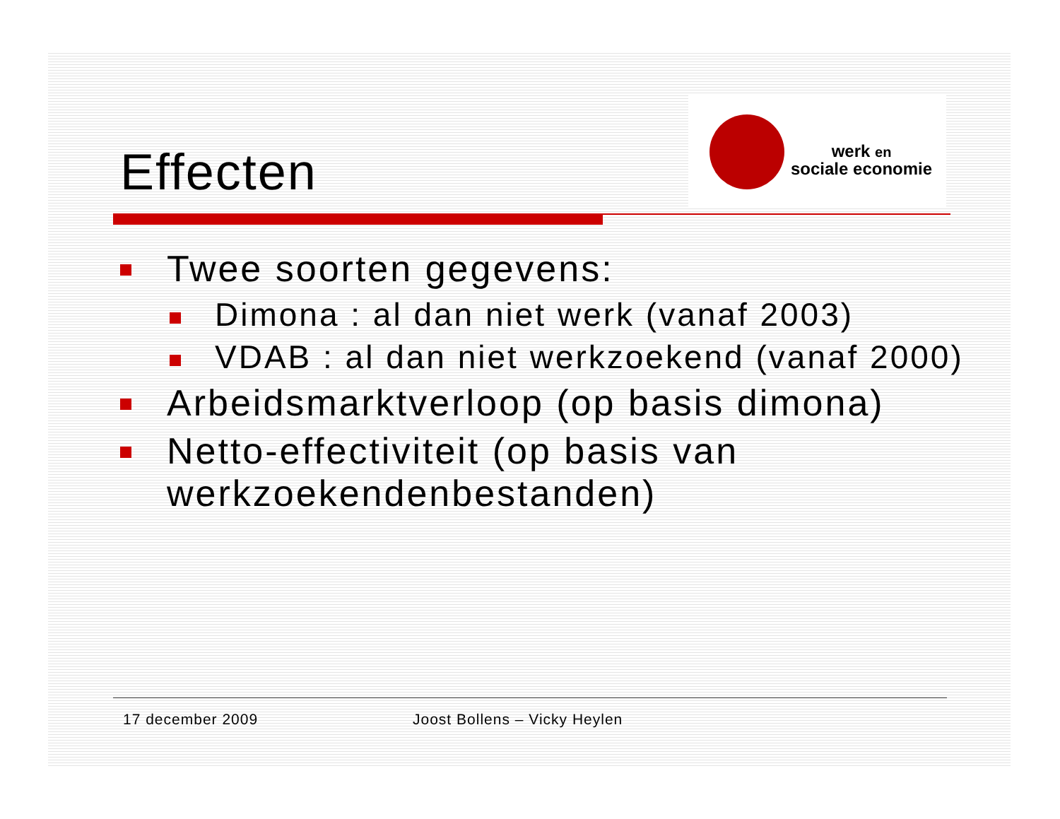Effecten
werk en
sociale economie
Twee soorten gegevens:
Dimona : al dan niet werk (vanaf 2003)
VDAB : al dan niet werkzoekend (vanaf 2000)
Arbeidsmarktverloop (op basis dimona)
Netto-effectiviteit (op basis van werkzoekendenbestanden)
17 december 2009 Joost Bollens – Vicky Heylen